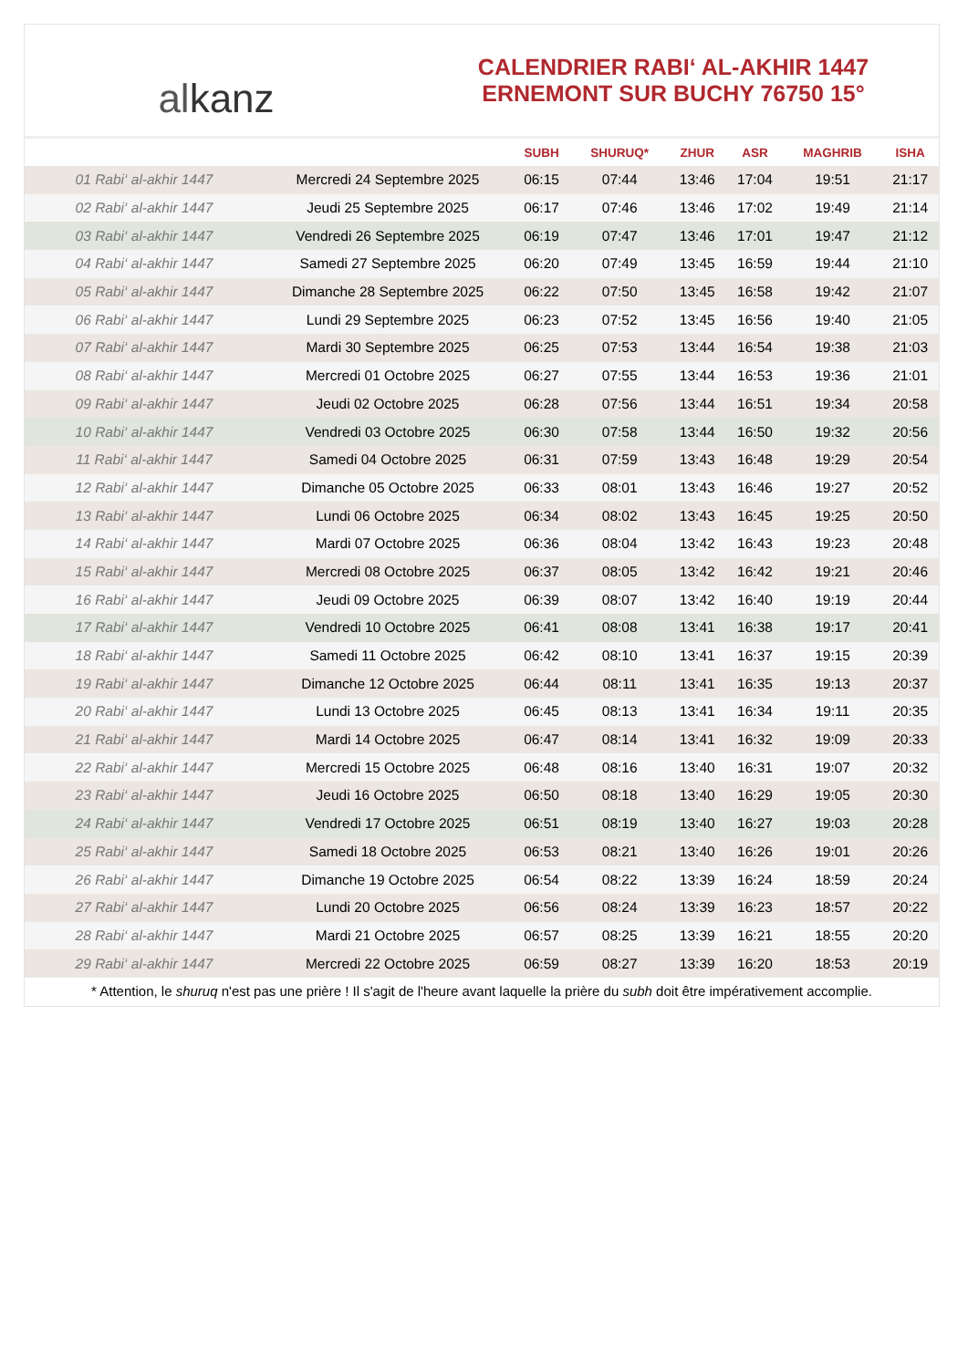alkanz
CALENDRIER RABI‘ AL-AKHIR 1447
ERNEMONT SUR BUCHY 76750 15°
| | | SUBH | SHURUQ* | ZHUR | ASR | MAGHRIB | ISHA |
| --- | --- | --- | --- | --- | --- | --- | --- |
| 01 Rabi‘ al-akhir 1447 | Mercredi 24 Septembre 2025 | 06:15 | 07:44 | 13:46 | 17:04 | 19:51 | 21:17 |
| 02 Rabi‘ al-akhir 1447 | Jeudi 25 Septembre 2025 | 06:17 | 07:46 | 13:46 | 17:02 | 19:49 | 21:14 |
| 03 Rabi‘ al-akhir 1447 | Vendredi 26 Septembre 2025 | 06:19 | 07:47 | 13:46 | 17:01 | 19:47 | 21:12 |
| 04 Rabi‘ al-akhir 1447 | Samedi 27 Septembre 2025 | 06:20 | 07:49 | 13:45 | 16:59 | 19:44 | 21:10 |
| 05 Rabi‘ al-akhir 1447 | Dimanche 28 Septembre 2025 | 06:22 | 07:50 | 13:45 | 16:58 | 19:42 | 21:07 |
| 06 Rabi‘ al-akhir 1447 | Lundi 29 Septembre 2025 | 06:23 | 07:52 | 13:45 | 16:56 | 19:40 | 21:05 |
| 07 Rabi‘ al-akhir 1447 | Mardi 30 Septembre 2025 | 06:25 | 07:53 | 13:44 | 16:54 | 19:38 | 21:03 |
| 08 Rabi‘ al-akhir 1447 | Mercredi 01 Octobre 2025 | 06:27 | 07:55 | 13:44 | 16:53 | 19:36 | 21:01 |
| 09 Rabi‘ al-akhir 1447 | Jeudi 02 Octobre 2025 | 06:28 | 07:56 | 13:44 | 16:51 | 19:34 | 20:58 |
| 10 Rabi‘ al-akhir 1447 | Vendredi 03 Octobre 2025 | 06:30 | 07:58 | 13:44 | 16:50 | 19:32 | 20:56 |
| 11 Rabi‘ al-akhir 1447 | Samedi 04 Octobre 2025 | 06:31 | 07:59 | 13:43 | 16:48 | 19:29 | 20:54 |
| 12 Rabi‘ al-akhir 1447 | Dimanche 05 Octobre 2025 | 06:33 | 08:01 | 13:43 | 16:46 | 19:27 | 20:52 |
| 13 Rabi‘ al-akhir 1447 | Lundi 06 Octobre 2025 | 06:34 | 08:02 | 13:43 | 16:45 | 19:25 | 20:50 |
| 14 Rabi‘ al-akhir 1447 | Mardi 07 Octobre 2025 | 06:36 | 08:04 | 13:42 | 16:43 | 19:23 | 20:48 |
| 15 Rabi‘ al-akhir 1447 | Mercredi 08 Octobre 2025 | 06:37 | 08:05 | 13:42 | 16:42 | 19:21 | 20:46 |
| 16 Rabi‘ al-akhir 1447 | Jeudi 09 Octobre 2025 | 06:39 | 08:07 | 13:42 | 16:40 | 19:19 | 20:44 |
| 17 Rabi‘ al-akhir 1447 | Vendredi 10 Octobre 2025 | 06:41 | 08:08 | 13:41 | 16:38 | 19:17 | 20:41 |
| 18 Rabi‘ al-akhir 1447 | Samedi 11 Octobre 2025 | 06:42 | 08:10 | 13:41 | 16:37 | 19:15 | 20:39 |
| 19 Rabi‘ al-akhir 1447 | Dimanche 12 Octobre 2025 | 06:44 | 08:11 | 13:41 | 16:35 | 19:13 | 20:37 |
| 20 Rabi‘ al-akhir 1447 | Lundi 13 Octobre 2025 | 06:45 | 08:13 | 13:41 | 16:34 | 19:11 | 20:35 |
| 21 Rabi‘ al-akhir 1447 | Mardi 14 Octobre 2025 | 06:47 | 08:14 | 13:41 | 16:32 | 19:09 | 20:33 |
| 22 Rabi‘ al-akhir 1447 | Mercredi 15 Octobre 2025 | 06:48 | 08:16 | 13:40 | 16:31 | 19:07 | 20:32 |
| 23 Rabi‘ al-akhir 1447 | Jeudi 16 Octobre 2025 | 06:50 | 08:18 | 13:40 | 16:29 | 19:05 | 20:30 |
| 24 Rabi‘ al-akhir 1447 | Vendredi 17 Octobre 2025 | 06:51 | 08:19 | 13:40 | 16:27 | 19:03 | 20:28 |
| 25 Rabi‘ al-akhir 1447 | Samedi 18 Octobre 2025 | 06:53 | 08:21 | 13:40 | 16:26 | 19:01 | 20:26 |
| 26 Rabi‘ al-akhir 1447 | Dimanche 19 Octobre 2025 | 06:54 | 08:22 | 13:39 | 16:24 | 18:59 | 20:24 |
| 27 Rabi‘ al-akhir 1447 | Lundi 20 Octobre 2025 | 06:56 | 08:24 | 13:39 | 16:23 | 18:57 | 20:22 |
| 28 Rabi‘ al-akhir 1447 | Mardi 21 Octobre 2025 | 06:57 | 08:25 | 13:39 | 16:21 | 18:55 | 20:20 |
| 29 Rabi‘ al-akhir 1447 | Mercredi 22 Octobre 2025 | 06:59 | 08:27 | 13:39 | 16:20 | 18:53 | 20:19 |
* Attention, le shuruq n'est pas une prière ! Il s'agit de l'heure avant laquelle la prière du subh doit être impérativement accomplie.